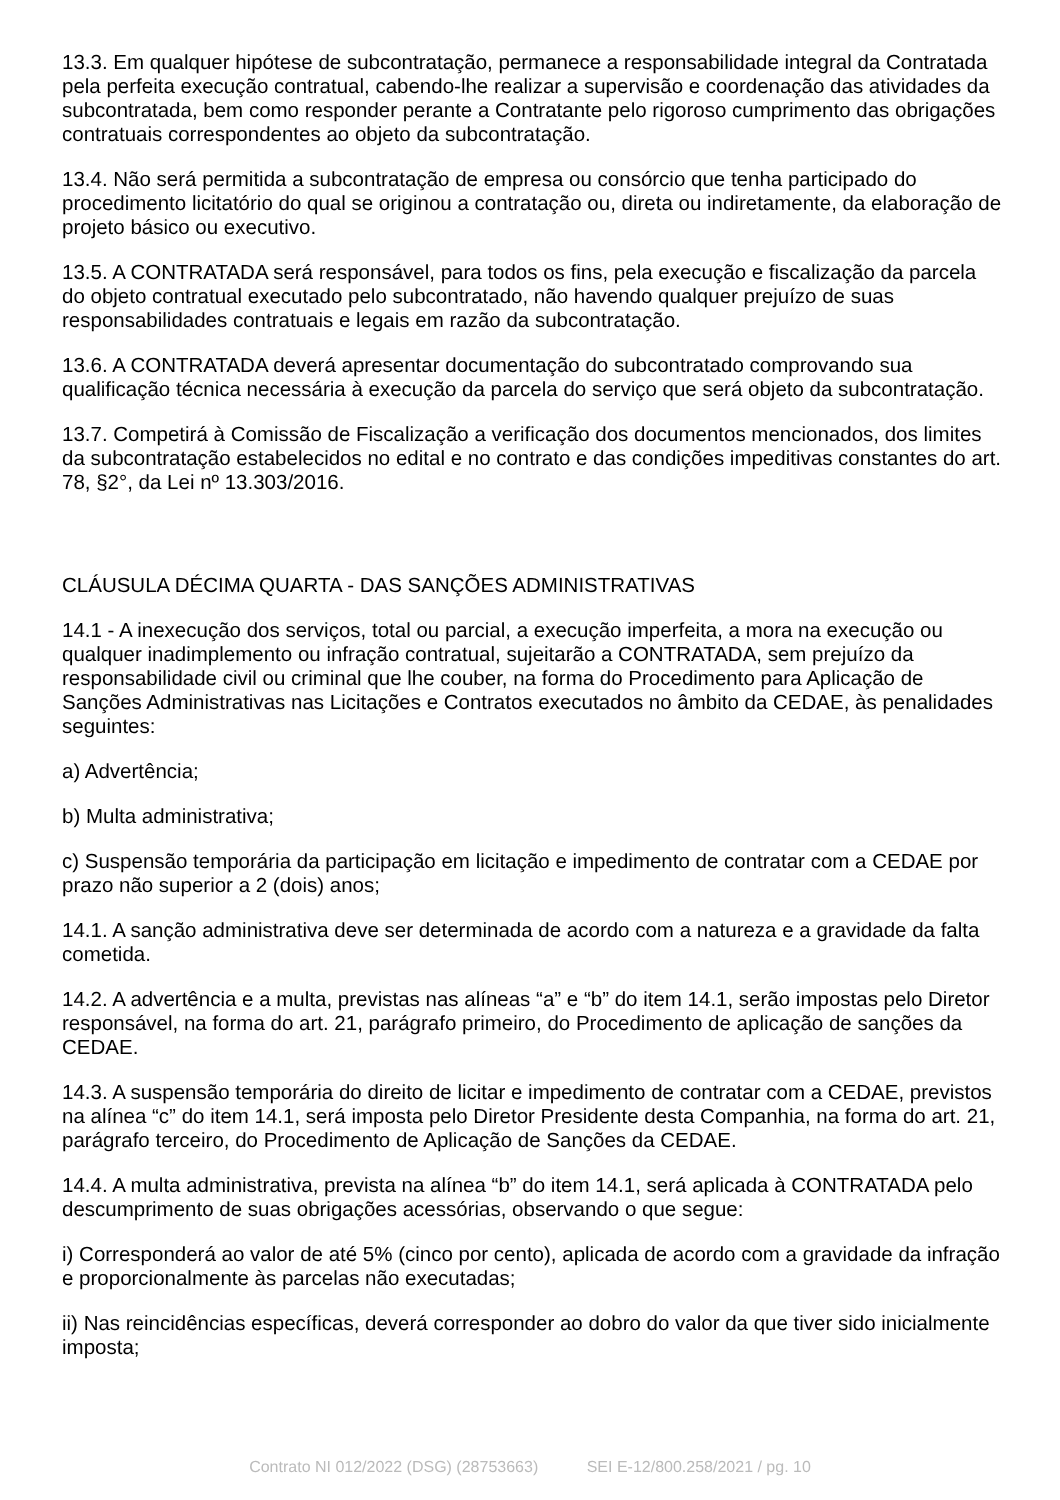13.3. Em qualquer hipótese de subcontratação, permanece a responsabilidade integral da Contratada pela perfeita execução contratual, cabendo-lhe realizar a supervisão e coordenação das atividades da subcontratada, bem como responder perante a Contratante pelo rigoroso cumprimento das obrigações contratuais correspondentes ao objeto da subcontratação.
13.4. Não será permitida a subcontratação de empresa ou consórcio que tenha participado do procedimento licitatório do qual se originou a contratação ou, direta ou indiretamente, da elaboração de projeto básico ou executivo.
13.5. A CONTRATADA será responsável, para todos os fins, pela execução e fiscalização da parcela do objeto contratual executado pelo subcontratado, não havendo qualquer prejuízo de suas responsabilidades contratuais e legais em razão da subcontratação.
13.6. A CONTRATADA deverá apresentar documentação do subcontratado comprovando sua qualificação técnica necessária à execução da parcela do serviço que será objeto da subcontratação.
13.7. Competirá à Comissão de Fiscalização a verificação dos documentos mencionados, dos limites da subcontratação estabelecidos no edital e no contrato e das condições impeditivas constantes do art. 78, §2°, da Lei nº 13.303/2016.
CLÁUSULA DÉCIMA QUARTA - DAS SANÇÕES ADMINISTRATIVAS
14.1 - A inexecução dos serviços, total ou parcial, a execução imperfeita, a mora na execução ou qualquer inadimplemento ou infração contratual, sujeitarão a CONTRATADA, sem prejuízo da responsabilidade civil ou criminal que lhe couber, na forma do Procedimento para Aplicação de Sanções Administrativas nas Licitações e Contratos executados no âmbito da CEDAE, às penalidades seguintes:
a) Advertência;
b) Multa administrativa;
c) Suspensão temporária da participação em licitação e impedimento de contratar com a CEDAE por prazo não superior a 2 (dois) anos;
14.1. A sanção administrativa deve ser determinada de acordo com a natureza e a gravidade da falta cometida.
14.2. A advertência e a multa, previstas nas alíneas “a” e “b” do item 14.1, serão impostas pelo Diretor responsável, na forma do art. 21, parágrafo primeiro, do Procedimento de aplicação de sanções da CEDAE.
14.3. A suspensão temporária do direito de licitar e impedimento de contratar com a CEDAE, previstos na alínea “c” do item 14.1, será imposta pelo Diretor Presidente desta Companhia, na forma do art. 21, parágrafo terceiro, do Procedimento de Aplicação de Sanções da CEDAE.
14.4. A multa administrativa, prevista na alínea “b” do item 14.1, será aplicada à CONTRATADA pelo descumprimento de suas obrigações acessórias, observando o que segue:
i) Corresponderá ao valor de até 5% (cinco por cento), aplicada de acordo com a gravidade da infração e proporcionalmente às parcelas não executadas;
ii) Nas reincidências específicas, deverá corresponder ao dobro do valor da que tiver sido inicialmente imposta;
Contrato NI 012/2022 (DSG) (28753663) SEI E-12/800.258/2021 / pg. 10